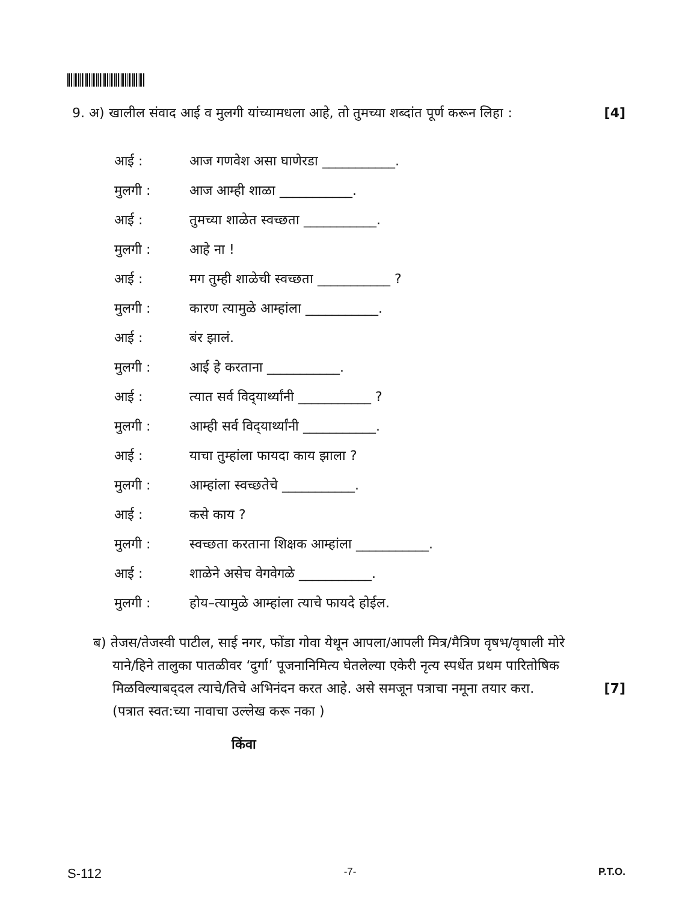9. अ) खालील संवाद आई व मुलगी यांच्यामधला आहे, तो तुमच्या शब्दांत पूर्ण करून लिहा : [4]
आई : आज गणवेश असा घाणेरडा ___________.
मुलगी : आज आम्ही शाळा ___________.
आई : तुमच्या शाळेत स्वच्छता ___________.
मुलगी : आहे ना !
आई : मग तुम्ही शाळेची स्वच्छता ___________ ?
मुलगी : कारण त्यामुळे आम्हांला ___________.
आई : बंर झालं.
मुलगी : आई हे करताना ___________.
आई : त्यात सर्व विद्‍यार्थ्यांनी ___________ ?
मुलगी : आम्ही सर्व विद्‍यार्थ्यांनी ___________.
आई : याचा तुम्हांला फायदा काय झाला ?
मुलगी : आम्हांला स्वच्छतेचे ___________.
आई : कसे काय ?
मुलगी : स्वच्छता करताना शिक्षक आम्हांला ___________.
आई : शाळेने असेच वेगवेगळे ___________.
मुलगी : होय–त्यामुळे आम्हांला त्याचे फायदे होईल.
ब) तेजस/तेजस्वी पाटील, साई नगर, फोंडा गोवा येथून आपला/आपली मित्र/मैत्रिण वृषभ/वृषाली मोरे
याने/हिने तालुका पातळीवर ‘दुर्गा’ पूजनानिमित्य घेतलेल्या एकेरी नृत्य स्पर्धेत प्रथम पारितोषिक
मिळविल्याबद्‍दल त्याचे/तिचे अभिनंदन करत आहे. असे समजून पत्राचा नमूना तयार करा. [7]
(पत्रात स्वत:च्या नावाचा उल्लेख करू नका )
किंवा
S-112 -7- P.T.O.